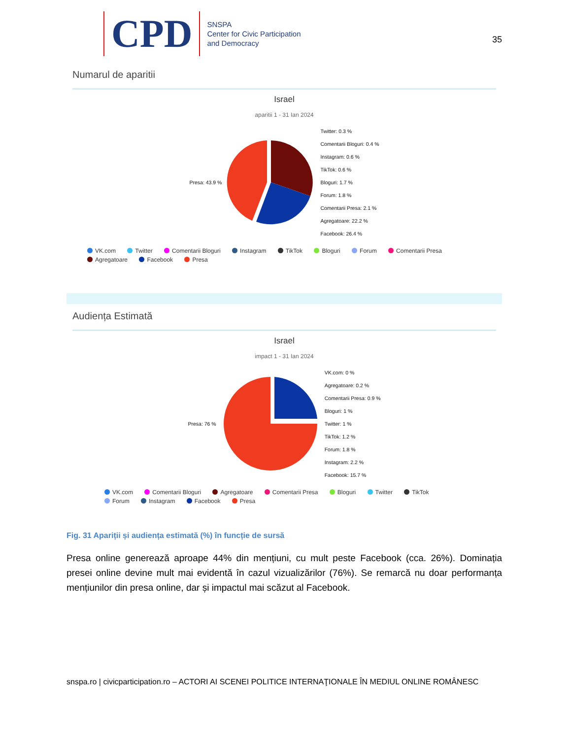CPD
SNSPA
Center for Civic Participation
and Democracy
35
Numarul de aparitii
Israel
aparitii 1 - 31 Ian 2024
Presa: 43.9 %
Twitter: 0.3 %
Comentarii Bloguri: 0.4 %
Instagram: 0.6 %
TikTok: 0.6 %
Bloguri: 1.7 %
Forum: 1.8 %
Comentarii Presa: 2.1 %
Agregatoare: 22.2 %
Facebook: 26.4 %
VK.com Twitter Comentarii Bloguri Instagram TikTok Bloguri Forum Comentarii Presa
Agregatoare Facebook Presa
Audiența Estimată
Israel
impact 1 - 31 Ian 2024
Presa: 76 %
VK.com: 0 %
Agregatoare: 0.2 %
Comentarii Presa: 0.9 %
Bloguri: 1 %
Twitter: 1 %
TikTok: 1.2 %
Forum: 1.8 %
Instagram: 2.2 %
Facebook: 15.7 %
VK.com Comentarii Bloguri Agregatoare Comentarii Presa Bloguri Twitter TikTok
Forum Instagram Facebook Presa
Fig. 31 Apariții și audiența estimată (%) în funcție de sursă
Presa online generează aproape 44% din mențiuni, cu mult peste Facebook (cca. 26%). Dominația presei online devine mult mai evidentă în cazul vizualizărilor (76%). Se remarcă nu doar performanța mențiunilor din presa online, dar și impactul mai scăzut al Facebook.
snspa.ro | civicparticipation.ro – ACTORI AI SCENEI POLITICE INTERNAŢIONALE ÎN MEDIUL ONLINE ROMÂNESC